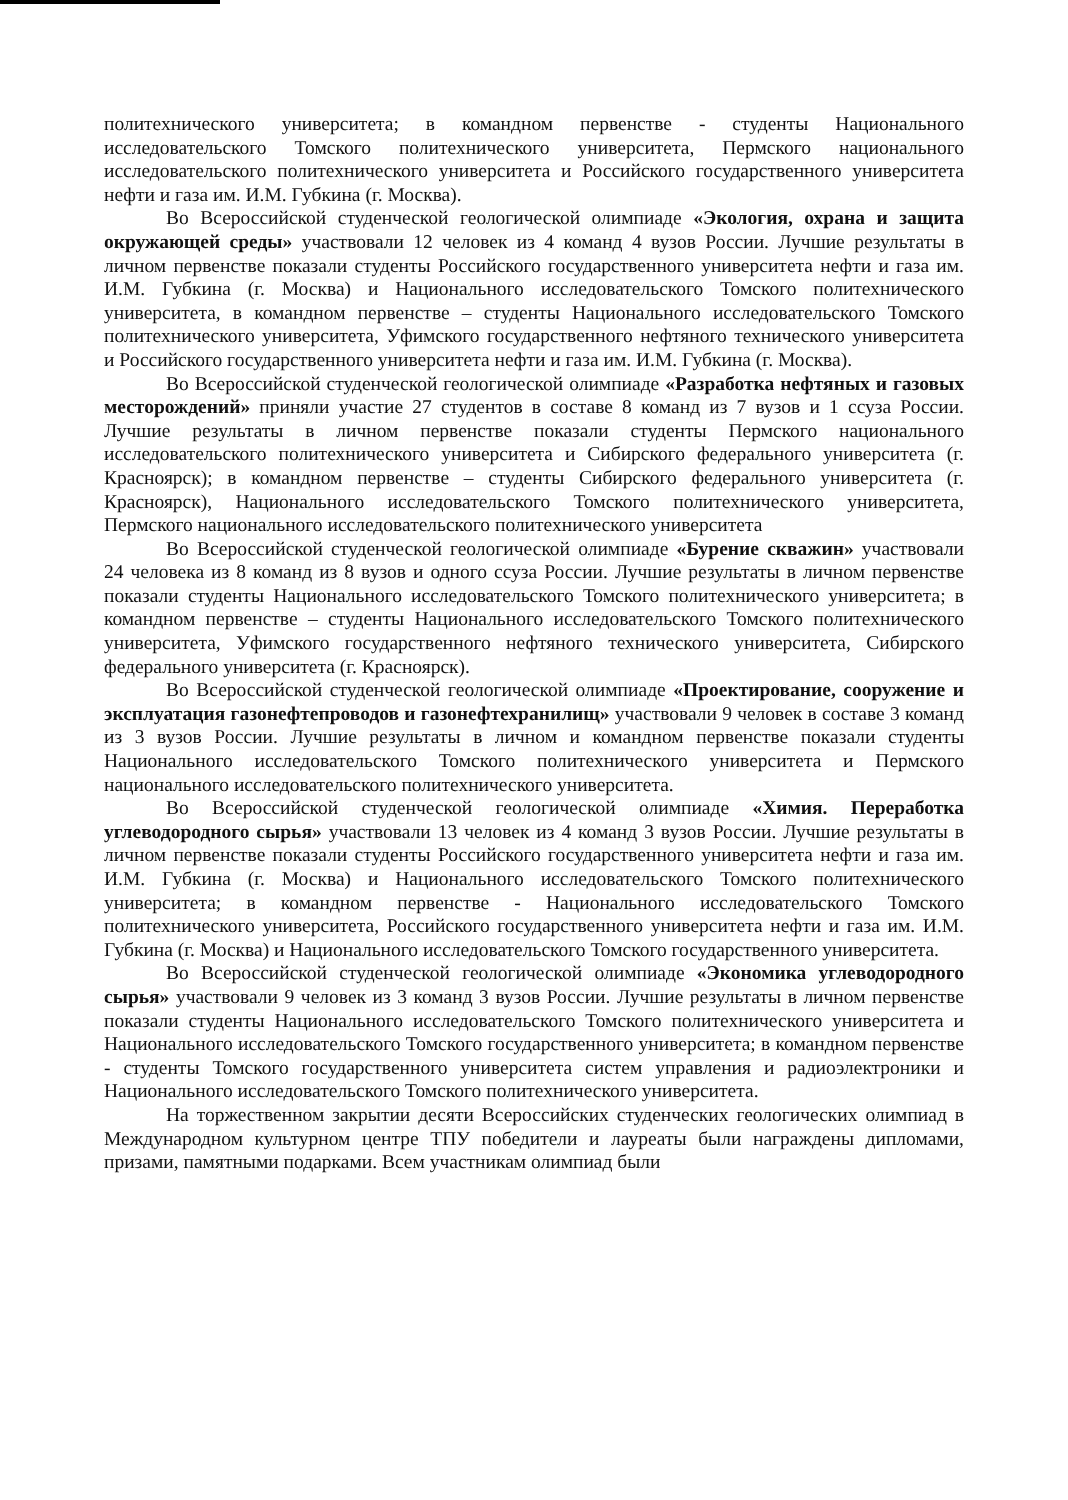политехнического университета; в командном первенстве - студенты Национального исследовательского Томского политехнического университета, Пермского национального исследовательского политехнического университета и Российского государственного университета нефти и газа им. И.М. Губкина (г. Москва).
Во Всероссийской студенческой геологической олимпиаде «Экология, охрана и защита окружающей среды» участвовали 12 человек из 4 команд 4 вузов России. Лучшие результаты в личном первенстве показали студенты Российского государственного университета нефти и газа им. И.М. Губкина (г. Москва) и Национального исследовательского Томского политехнического университета, в командном первенстве – студенты Национального исследовательского Томского политехнического университета, Уфимского государственного нефтяного технического университета и Российского государственного университета нефти и газа им. И.М. Губкина (г. Москва).
Во Всероссийской студенческой геологической олимпиаде «Разработка нефтяных и газовых месторождений» приняли участие 27 студентов в составе 8 команд из 7 вузов и 1 ссуза России. Лучшие результаты в личном первенстве показали студенты Пермского национального исследовательского политехнического университета и Сибирского федерального университета (г. Красноярск); в командном первенстве – студенты Сибирского федерального университета (г. Красноярск), Национального исследовательского Томского политехнического университета, Пермского национального исследовательского политехнического университета
Во Всероссийской студенческой геологической олимпиаде «Бурение скважин» участвовали 24 человека из 8 команд из 8 вузов и одного ссуза России. Лучшие результаты в личном первенстве показали студенты Национального исследовательского Томского политехнического университета; в командном первенстве – студенты Национального исследовательского Томского политехнического университета, Уфимского государственного нефтяного технического университета, Сибирского федерального университета (г. Красноярск).
Во Всероссийской студенческой геологической олимпиаде «Проектирование, сооружение и эксплуатация газонефтепроводов и газонефтехранилищ» участвовали 9 человек в составе 3 команд из 3 вузов России. Лучшие результаты в личном и командном первенстве показали студенты Национального исследовательского Томского политехнического университета и Пермского национального исследовательского политехнического университета.
Во Всероссийской студенческой геологической олимпиаде «Химия. Переработка углеводородного сырья» участвовали 13 человек из 4 команд 3 вузов России. Лучшие результаты в личном первенстве показали студенты Российского государственного университета нефти и газа им. И.М. Губкина (г. Москва) и Национального исследовательского Томского политехнического университета; в командном первенстве - Национального исследовательского Томского политехнического университета, Российского государственного университета нефти и газа им. И.М. Губкина (г. Москва) и Национального исследовательского Томского государственного университета.
Во Всероссийской студенческой геологической олимпиаде «Экономика углеводородного сырья» участвовали 9 человек из 3 команд 3 вузов России. Лучшие результаты в личном первенстве показали студенты Национального исследовательского Томского политехнического университета и Национального исследовательского Томского государственного университета; в командном первенстве - студенты Томского государственного университета систем управления и радиоэлектроники и Национального исследовательского Томского политехнического университета.
На торжественном закрытии десяти Всероссийских студенческих геологических олимпиад в Международном культурном центре ТПУ победители и лауреаты были награждены дипломами, призами, памятными подарками. Всем участникам олимпиад были